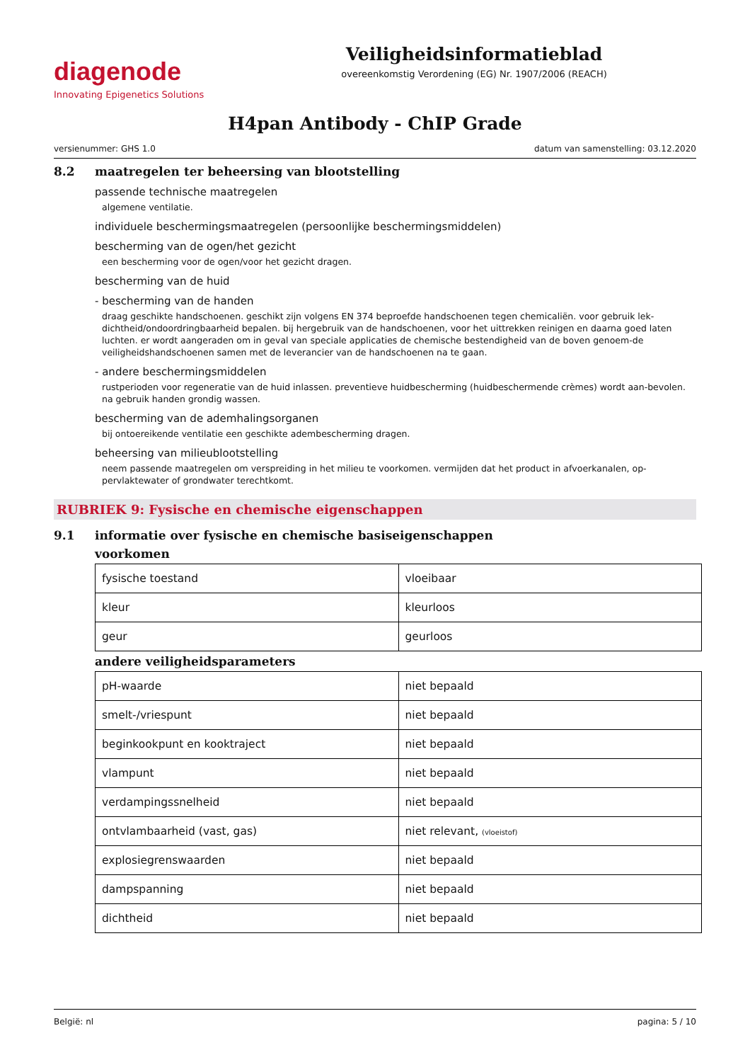diagenode
Innovating Epigenetics Solutions
Veiligheidsinformatieblad
overeenkomstig Verordening (EG) Nr. 1907/2006 (REACH)
H4pan Antibody - ChIP Grade
versienummer: GHS 1.0 datum van samenstelling: 03.12.2020
8.2 maatregelen ter beheersing van blootstelling
passende technische maatregelen
algemene ventilatie.
individuele beschermingsmaatregelen (persoonlijke beschermingsmiddelen)
bescherming van de ogen/het gezicht
een bescherming voor de ogen/voor het gezicht dragen.
bescherming van de huid
- bescherming van de handen
draag geschikte handschoenen. geschikt zijn volgens EN 374 beproefde handschoenen tegen chemicaliën. voor gebruik lek-dichtheid/ondoordringbaarheid bepalen. bij hergebruik van de handschoenen, voor het uittrekken reinigen en daarna goed laten luchten. er wordt aangeraden om in geval van speciale applicaties de chemische bestendigheid van de boven genoem-de veiligheidshandschoenen samen met de leverancier van de handschoenen na te gaan.
- andere beschermingsmiddelen
rustperioden voor regeneratie van de huid inlassen. preventieve huidbescherming (huidbeschermende crèmes) wordt aan-bevolen. na gebruik handen grondig wassen.
bescherming van de ademhalingsorganen
bij ontoereikende ventilatie een geschikte adembescherming dragen.
beheersing van milieublootstelling
neem passende maatregelen om verspreiding in het milieu te voorkomen. vermijden dat het product in afvoerkanalen, op-pervlaktewater of grondwater terechtkomt.
RUBRIEK 9: Fysische en chemische eigenschappen
9.1 informatie over fysische en chemische basiseigenschappen
voorkomen
| fysische toestand | vloeibaar |
| kleur | kleurloos |
| geur | geurloos |
andere veiligheidsparameters
| pH-waarde | niet bepaald |
| smelt-/vriespunt | niet bepaald |
| beginkookpunt en kooktraject | niet bepaald |
| vlampunt | niet bepaald |
| verdampingssnelheid | niet bepaald |
| ontvlambaarheid (vast, gas) | niet relevant, (vloeistof) |
| explosiegrenswaarden | niet bepaald |
| dampspanning | niet bepaald |
| dichtheid | niet bepaald |
België: nl pagina: 5 / 10